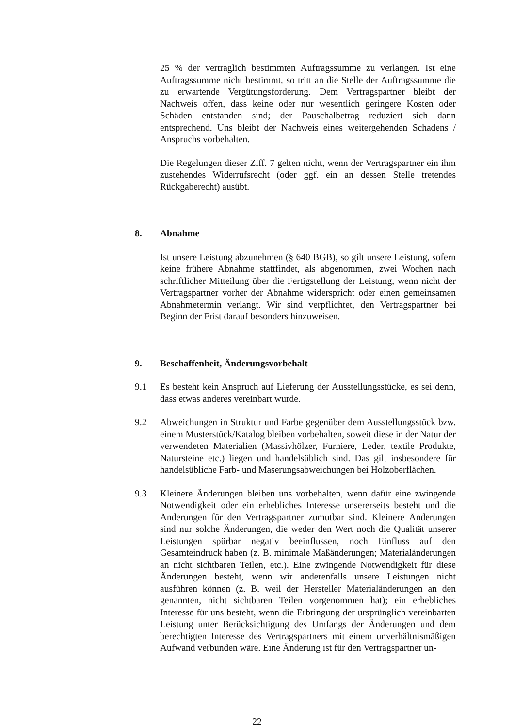25 % der vertraglich bestimmten Auftragssumme zu verlangen. Ist eine Auftragssumme nicht bestimmt, so tritt an die Stelle der Auftragssumme die zu erwartende Vergütungsforderung. Dem Vertragspartner bleibt der Nachweis offen, dass keine oder nur wesentlich geringere Kosten oder Schäden entstanden sind; der Pauschalbetrag reduziert sich dann entsprechend. Uns bleibt der Nachweis eines weitergehenden Schadens / Anspruchs vorbehalten.
Die Regelungen dieser Ziff. 7 gelten nicht, wenn der Vertragspartner ein ihm zustehendes Widerrufsrecht (oder ggf. ein an dessen Stelle tretendes Rückgaberecht) ausübt.
8. Abnahme
Ist unsere Leistung abzunehmen (§ 640 BGB), so gilt unsere Leistung, sofern keine frühere Abnahme stattfindet, als abgenommen, zwei Wochen nach schriftlicher Mitteilung über die Fertigstellung der Leistung, wenn nicht der Vertragspartner vorher der Abnahme widerspricht oder einen gemeinsamen Abnahmetermin verlangt. Wir sind verpflichtet, den Vertragspartner bei Beginn der Frist darauf besonders hinzuweisen.
9. Beschaffenheit, Änderungsvorbehalt
9.1 Es besteht kein Anspruch auf Lieferung der Ausstellungsstücke, es sei denn, dass etwas anderes vereinbart wurde.
9.2 Abweichungen in Struktur und Farbe gegenüber dem Ausstellungsstück bzw. einem Musterstück/Katalog bleiben vorbehalten, soweit diese in der Natur der verwendeten Materialien (Massivhölzer, Furniere, Leder, textile Produkte, Natursteine etc.) liegen und handelsüblich sind. Das gilt insbesondere für handelsübliche Farb- und Maserungsabweichungen bei Holzoberflächen.
9.3 Kleinere Änderungen bleiben uns vorbehalten, wenn dafür eine zwingende Notwendigkeit oder ein erhebliches Interesse unsererseits besteht und die Änderungen für den Vertragspartner zumutbar sind. Kleinere Änderungen sind nur solche Änderungen, die weder den Wert noch die Qualität unserer Leistungen spürbar negativ beeinflussen, noch Einfluss auf den Gesamteindruck haben (z. B. minimale Maßänderungen; Materialänderungen an nicht sichtbaren Teilen, etc.). Eine zwingende Notwendigkeit für diese Änderungen besteht, wenn wir anderenfalls unsere Leistungen nicht ausführen können (z. B. weil der Hersteller Materialänderungen an den genannten, nicht sichtbaren Teilen vorgenommen hat); ein erhebliches Interesse für uns besteht, wenn die Erbringung der ursprünglich vereinbarten Leistung unter Berücksichtigung des Umfangs der Änderungen und dem berechtigten Interesse des Vertragspartners mit einem unverhältnismäßigen Aufwand verbunden wäre. Eine Änderung ist für den Vertragspartner un-
22